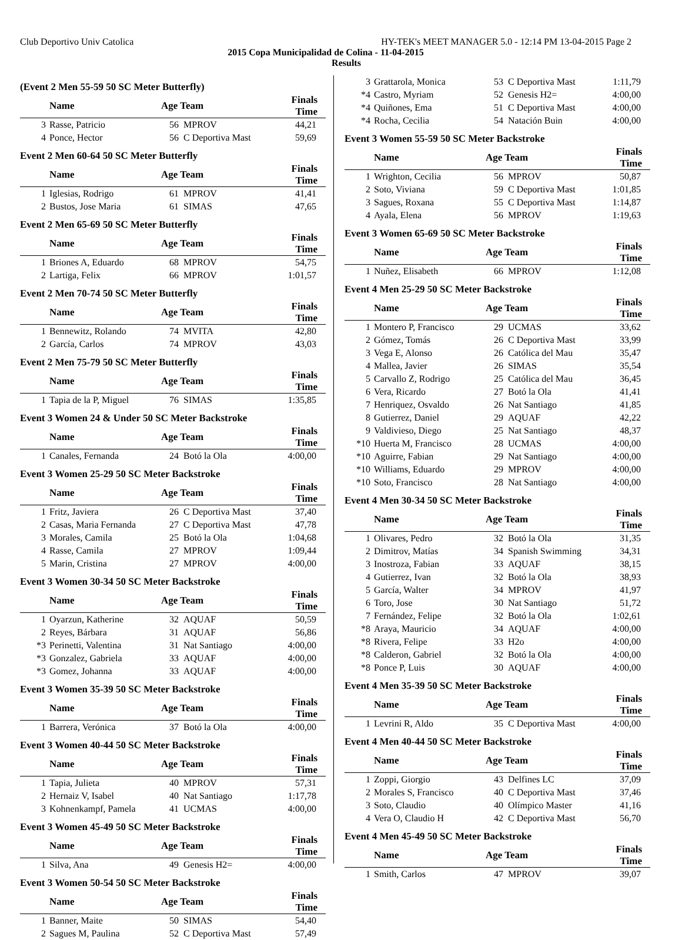Club Deportivo Univ Catolica HY-TEK's MEET MANAGER 5.0 - 12:14 PM 13-04-2015 Page 2
2015 Copa Municipalidad de Colina - 11-04-2015
Results
(Event 2 Men 55-59 50 SC Meter Butterfly)
| | Name | Age Team | | Finals Time |
| --- | --- | --- | --- | --- |
| 3 | Rasse, Patricio | 56 | MPROV | 44,21 |
| 4 | Ponce, Hector | 56 | C Deportiva Mast | 59,69 |
Event 2 Men 60-64 50 SC Meter Butterfly
| | Name | Age Team | | Finals Time |
| --- | --- | --- | --- | --- |
| 1 | Iglesias, Rodrigo | 61 | MPROV | 41,41 |
| 2 | Bustos, Jose Maria | 61 | SIMAS | 47,65 |
Event 2 Men 65-69 50 SC Meter Butterfly
| | Name | Age Team | | Finals Time |
| --- | --- | --- | --- | --- |
| 1 | Briones A, Eduardo | 68 | MPROV | 54,75 |
| 2 | Lartiga, Felix | 66 | MPROV | 1:01,57 |
Event 2 Men 70-74 50 SC Meter Butterfly
| | Name | Age Team | | Finals Time |
| --- | --- | --- | --- | --- |
| 1 | Bennewitz, Rolando | 74 | MVITA | 42,80 |
| 2 | García, Carlos | 74 | MPROV | 43,03 |
Event 2 Men 75-79 50 SC Meter Butterfly
| | Name | Age Team | | Finals Time |
| --- | --- | --- | --- | --- |
| 1 | Tapia de la P, Miguel | 76 | SIMAS | 1:35,85 |
Event 3 Women 24 & Under 50 SC Meter Backstroke
| | Name | Age Team | | Finals Time |
| --- | --- | --- | --- | --- |
| 1 | Canales, Fernanda | 24 | Botó la Ola | 4:00,00 |
Event 3 Women 25-29 50 SC Meter Backstroke
| | Name | Age Team | | Finals Time |
| --- | --- | --- | --- | --- |
| 1 | Fritz, Javiera | 26 | C Deportiva Mast | 37,40 |
| 2 | Casas, Maria Fernanda | 27 | C Deportiva Mast | 47,78 |
| 3 | Morales, Camila | 25 | Botó la Ola | 1:04,68 |
| 4 | Rasse, Camila | 27 | MPROV | 1:09,44 |
| 5 | Marin, Cristina | 27 | MPROV | 4:00,00 |
Event 3 Women 30-34 50 SC Meter Backstroke
| | Name | Age Team | | Finals Time |
| --- | --- | --- | --- | --- |
| 1 | Oyarzun, Katherine | 32 | AQUAF | 50,59 |
| 2 | Reyes, Bárbara | 31 | AQUAF | 56,86 |
| *3 | Perinetti, Valentina | 31 | Nat Santiago | 4:00,00 |
| *3 | Gonzalez, Gabriela | 33 | AQUAF | 4:00,00 |
| *3 | Gomez, Johanna | 33 | AQUAF | 4:00,00 |
Event 3 Women 35-39 50 SC Meter Backstroke
| | Name | Age Team | | Finals Time |
| --- | --- | --- | --- | --- |
| 1 | Barrera, Verónica | 37 | Botó la Ola | 4:00,00 |
Event 3 Women 40-44 50 SC Meter Backstroke
| | Name | Age Team | | Finals Time |
| --- | --- | --- | --- | --- |
| 1 | Tapia, Julieta | 40 | MPROV | 57,31 |
| 2 | Hernaiz V, Isabel | 40 | Nat Santiago | 1:17,78 |
| 3 | Kohnenkampf, Pamela | 41 | UCMAS | 4:00,00 |
Event 3 Women 45-49 50 SC Meter Backstroke
| | Name | Age Team | | Finals Time |
| --- | --- | --- | --- | --- |
| 1 | Silva, Ana | 49 | Genesis H2= | 4:00,00 |
Event 3 Women 50-54 50 SC Meter Backstroke
| | Name | Age Team | | Finals Time |
| --- | --- | --- | --- | --- |
| 1 | Banner, Maite | 50 | SIMAS | 54,40 |
| 2 | Sagues M, Paulina | 52 | C Deportiva Mast | 57,49 |
| 3 | Grattarola, Monica | 53 | C Deportiva Mast | 1:11,79 |
| *4 | Castro, Myriam | 52 | Genesis H2= | 4:00,00 |
| *4 | Quiñones, Ema | 51 | C Deportiva Mast | 4:00,00 |
| *4 | Rocha, Cecilia | 54 | Natación Buin | 4:00,00 |
Event 3 Women 55-59 50 SC Meter Backstroke
| | Name | Age Team | | Finals Time |
| --- | --- | --- | --- | --- |
| 1 | Wrighton, Cecilia | 56 | MPROV | 50,87 |
| 2 | Soto, Viviana | 59 | C Deportiva Mast | 1:01,85 |
| 3 | Sagues, Roxana | 55 | C Deportiva Mast | 1:14,87 |
| 4 | Ayala, Elena | 56 | MPROV | 1:19,63 |
Event 3 Women 65-69 50 SC Meter Backstroke
| | Name | Age Team | | Finals Time |
| --- | --- | --- | --- | --- |
| 1 | Nuñez, Elisabeth | 66 | MPROV | 1:12,08 |
Event 4 Men 25-29 50 SC Meter Backstroke
| | Name | Age Team | | Finals Time |
| --- | --- | --- | --- | --- |
| 1 | Montero P, Francisco | 29 | UCMAS | 33,62 |
| 2 | Gómez, Tomás | 26 | C Deportiva Mast | 33,99 |
| 3 | Vega E, Alonso | 26 | Católica del Mau | 35,47 |
| 4 | Mallea, Javier | 26 | SIMAS | 35,54 |
| 5 | Carvallo Z, Rodrigo | 25 | Católica del Mau | 36,45 |
| 6 | Vera, Ricardo | 27 | Botó la Ola | 41,41 |
| 7 | Henriquez, Osvaldo | 26 | Nat Santiago | 41,85 |
| 8 | Gutierrez, Daniel | 29 | AQUAF | 42,22 |
| 9 | Valdivieso, Diego | 25 | Nat Santiago | 48,37 |
| *10 | Huerta M, Francisco | 28 | UCMAS | 4:00,00 |
| *10 | Aguirre, Fabian | 29 | Nat Santiago | 4:00,00 |
| *10 | Williams, Eduardo | 29 | MPROV | 4:00,00 |
| *10 | Soto, Francisco | 28 | Nat Santiago | 4:00,00 |
Event 4 Men 30-34 50 SC Meter Backstroke
| | Name | Age Team | | Finals Time |
| --- | --- | --- | --- | --- |
| 1 | Olivares, Pedro | 32 | Botó la Ola | 31,35 |
| 2 | Dimitrov, Matías | 34 | Spanish Swimming | 34,31 |
| 3 | Inostroza, Fabian | 33 | AQUAF | 38,15 |
| 4 | Gutierrez, Ivan | 32 | Botó la Ola | 38,93 |
| 5 | García, Walter | 34 | MPROV | 41,97 |
| 6 | Toro, Jose | 30 | Nat Santiago | 51,72 |
| 7 | Fernández, Felipe | 32 | Botó la Ola | 1:02,61 |
| *8 | Araya, Mauricio | 34 | AQUAF | 4:00,00 |
| *8 | Rivera, Felipe | 33 | H2o | 4:00,00 |
| *8 | Calderon, Gabriel | 32 | Botó la Ola | 4:00,00 |
| *8 | Ponce P, Luis | 30 | AQUAF | 4:00,00 |
Event 4 Men 35-39 50 SC Meter Backstroke
| | Name | Age Team | | Finals Time |
| --- | --- | --- | --- | --- |
| 1 | Levrini R, Aldo | 35 | C Deportiva Mast | 4:00,00 |
Event 4 Men 40-44 50 SC Meter Backstroke
| | Name | Age Team | | Finals Time |
| --- | --- | --- | --- | --- |
| 1 | Zoppi, Giorgio | 43 | Delfines LC | 37,09 |
| 2 | Morales S, Francisco | 40 | C Deportiva Mast | 37,46 |
| 3 | Soto, Claudio | 40 | Olímpico Master | 41,16 |
| 4 | Vera O, Claudio H | 42 | C Deportiva Mast | 56,70 |
Event 4 Men 45-49 50 SC Meter Backstroke
| | Name | Age Team | | Finals Time |
| --- | --- | --- | --- | --- |
| 1 | Smith, Carlos | 47 | MPROV | 39,07 |